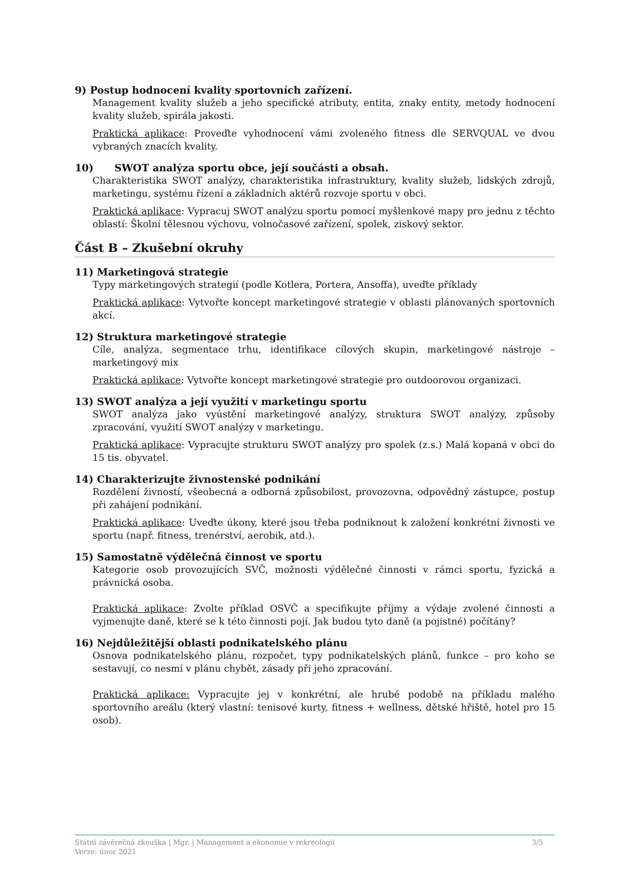9) Postup hodnocení kvality sportovních zařízení.
Management kvality služeb a jeho specifické atributy, entita, znaky entity, metody hodnocení kvality služeb, spirála jakosti.
Praktická aplikace: Proveďte vyhodnocení vámi zvoleného fitness dle SERVQUAL ve dvou vybraných znacích kvality.
10) SWOT analýza sportu obce, její součásti a obsah.
Charakteristika SWOT analýzy, charakteristika infrastruktury, kvality služeb, lidských zdrojů, marketingu, systému řízení a základních aktérů rozvoje sportu v obci.
Praktická aplikace: Vypracuj SWOT analýzu sportu pomocí myšlenkové mapy pro jednu z těchto oblastí: Školní tělesnou výchovu, volnočasové zařízení, spolek, ziskový sektor.
Část B – Zkušební okruhy
11) Marketingová strategie
Typy marketingových strategií (podle Kotlera, Portera, Ansoffa), uveďte příklady
Praktická aplikace: Vytvořte koncept marketingové strategie v oblasti plánovaných sportovních akcí.
12) Struktura marketingové strategie
Cíle, analýza, segmentace trhu, identifikace cílových skupin, marketingové nástroje – marketingový mix
Praktická aplikace: Vytvořte koncept marketingové strategie pro outdoorovou organizaci.
13) SWOT analýza a její využití v marketingu sportu
SWOT analýza jako vyústění marketingové analýzy, struktura SWOT analýzy, způsoby zpracování, využití SWOT analýzy v marketingu.
Praktická aplikace: Vypracujte strukturu SWOT analýzy pro spolek (z.s.) Malá kopaná v obci do 15 tis. obyvatel.
14) Charakterizujte živnostenské podnikání
Rozdělení živností, všeobecná a odborná způsobilost, provozovna, odpovědný zástupce, postup při zahájení podnikání.
Praktická aplikace: Uveďte úkony, které jsou třeba podniknout k založení konkrétní živnosti ve sportu (např. fitness, trenérství, aerobik, atd.).
15) Samostatně výdělečná činnost ve sportu
Kategorie osob provozujících SVČ, možnosti výdělečné činnosti v rámci sportu, fyzická a právnická osoba.
Praktická aplikace: Zvolte příklad OSVČ a specifikujte příjmy a výdaje zvolené činnosti a vyjmenujte daně, které se k této činnosti pojí. Jak budou tyto daně (a pojistné) počítány?
16) Nejdůležitější oblasti podnikatelského plánu
Osnova podnikatelského plánu, rozpočet, typy podnikatelských plánů, funkce – pro koho se sestavují, co nesmí v plánu chybět, zásady při jeho zpracování.
Praktická aplikace: Vypracujte jej v konkrétní, ale hrubé podobě na příkladu malého sportovního areálu (který vlastní: tenisové kurty, fitness + wellness, dětské hřiště, hotel pro 15 osob).
3/5 Státní závěrečná zkouška | Mgr. | Management a ekonomie v rekreologii
Verze: únor 2021